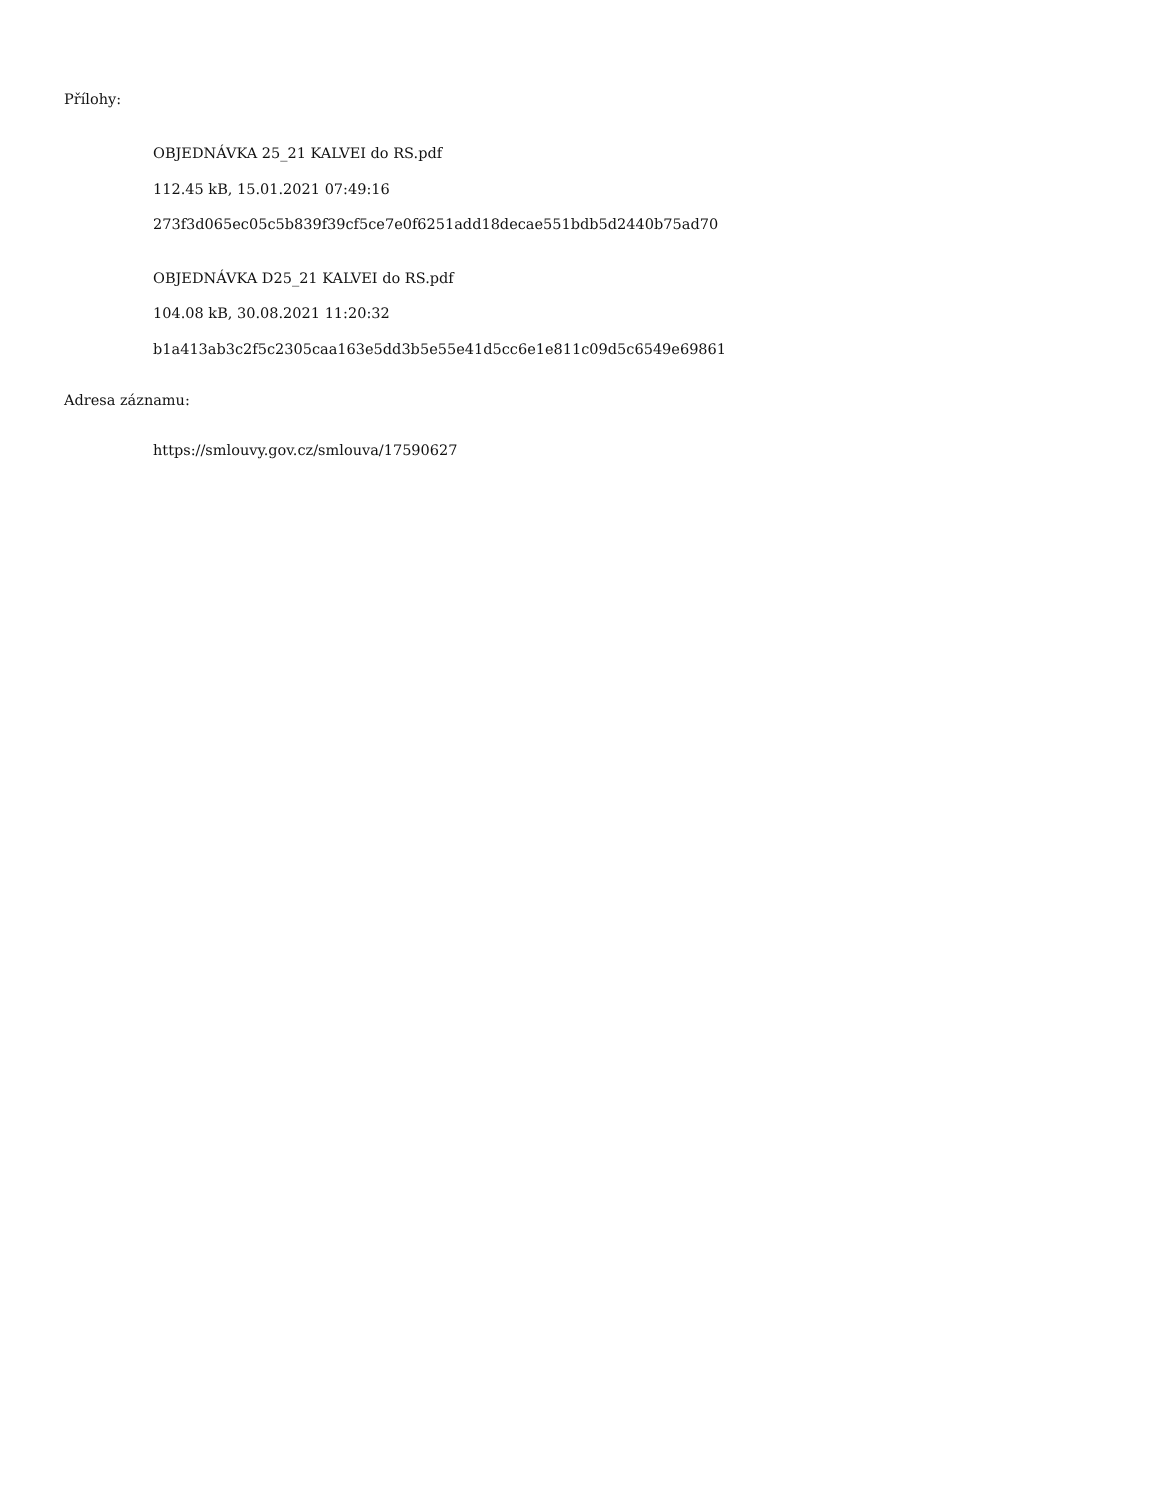Přílohy:
OBJEDNÁVKA 25_21 KALVEI do RS.pdf
112.45 kB, 15.01.2021 07:49:16
273f3d065ec05c5b839f39cf5ce7e0f6251add18decae551bdb5d2440b75ad70
OBJEDNÁVKA D25_21 KALVEI do RS.pdf
104.08 kB, 30.08.2021 11:20:32
b1a413ab3c2f5c2305caa163e5dd3b5e55e41d5cc6e1e811c09d5c6549e69861
Adresa záznamu:
https://smlouvy.gov.cz/smlouva/17590627